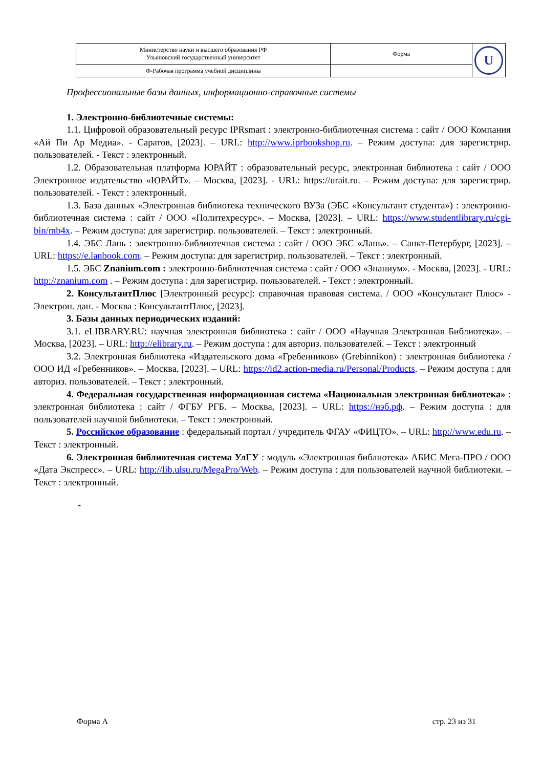| Министерство науки и высшего образования РФ Ульяновский государственный университет | Форма | U |
| Ф-Рабочая программа учебной дисциплины | | |
Профессиональные базы данных, информационно-справочные системы
1. Электронно-библиотечные системы:
1.1. Цифровой образовательный ресурс IPRsmart : электронно-библиотечная система : сайт / ООО Компания «Ай Пи Ар Медиа». - Саратов, [2023]. – URL: http://www.iprbookshop.ru. – Режим доступа: для зарегистрир. пользователей. - Текст : электронный.
1.2. Образовательная платформа ЮРАЙТ : образовательный ресурс, электронная библиотека : сайт / ООО Электронное издательство «ЮРАЙТ». – Москва, [2023]. - URL: https://urait.ru. – Режим доступа: для зарегистрир. пользователей. - Текст : электронный.
1.3. База данных «Электронная библиотека технического ВУЗа (ЭБС «Консультант студента») : электронно-библиотечная система : сайт / ООО «Политехресурс». – Москва, [2023]. – URL: https://www.studentlibrary.ru/cgi-bin/mb4x. – Режим доступа: для зарегистрир. пользователей. – Текст : электронный.
1.4. ЭБС Лань : электронно-библиотечная система : сайт / ООО ЭБС «Лань». – Санкт-Петербург, [2023]. – URL: https://e.lanbook.com. – Режим доступа: для зарегистрир. пользователей. – Текст : электронный.
1.5. ЭБС Znanium.com : электронно-библиотечная система : сайт / ООО «Знаниум». - Москва, [2023]. - URL: http://znanium.com . – Режим доступа : для зарегистрир. пользователей. - Текст : электронный.
2. КонсультантПлюс [Электронный ресурс]: справочная правовая система. / ООО «Консультант Плюс» - Электрон. дан. - Москва : КонсультантПлюс, [2023].
3. Базы данных периодических изданий:
3.1. eLIBRARY.RU: научная электронная библиотека : сайт / ООО «Научная Электронная Библиотека». – Москва, [2023]. – URL: http://elibrary.ru. – Режим доступа : для авториз. пользователей. – Текст : электронный
3.2. Электронная библиотека «Издательского дома «Гребенников» (Grebinnikon) : электронная библиотека / ООО ИД «Гребенников». – Москва, [2023]. – URL: https://id2.action-media.ru/Personal/Products. – Режим доступа : для авториз. пользователей. – Текст : электронный.
4. Федеральная государственная информационная система «Национальная электронная библиотека» : электронная библиотека : сайт / ФГБУ РГБ. – Москва, [2023]. – URL: https://нэб.рф. – Режим доступа : для пользователей научной библиотеки. – Текст : электронный.
5. Российское образование : федеральный портал / учредитель ФГАУ «ФИЦТО». – URL: http://www.edu.ru. – Текст : электронный.
6. Электронная библиотечная система УлГУ : модуль «Электронная библиотека» АБИС Мега-ПРО / ООО «Дата Экспресс». – URL: http://lib.ulsu.ru/MegaPro/Web. – Режим доступа : для пользователей научной библиотеки. – Текст : электронный.
-
Форма А стр. 23 из 31